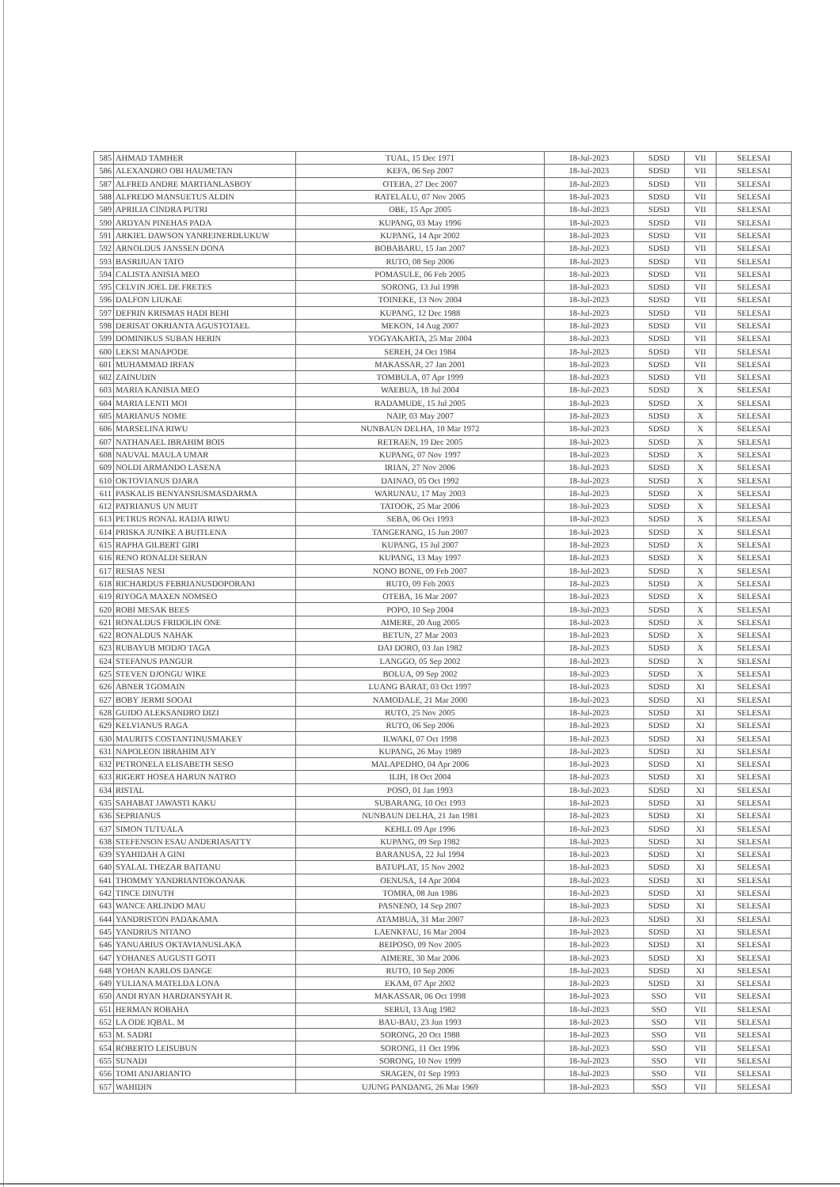| 585 | AHMAD TAMHER | TUAL, 15 Dec 1971 | 18-Jul-2023 | SDSD | VII | SELESAI |
| 586 | ALEXANDRO OBI HAUMETAN | KEFA, 06 Sep 2007 | 18-Jul-2023 | SDSD | VII | SELESAI |
| 587 | ALFRED ANDRE MARTIANLASBOY | OTEBA, 27 Dec 2007 | 18-Jul-2023 | SDSD | VII | SELESAI |
| 588 | ALFREDO MANSUETUS ALDIN | RATELALU, 07 Nov 2005 | 18-Jul-2023 | SDSD | VII | SELESAI |
| 589 | APRILIA CINDRA PUTRI | OBE, 15 Apr 2005 | 18-Jul-2023 | SDSD | VII | SELESAI |
| 590 | ARDYAN PINEHAS PADA | KUPANG, 03 May 1996 | 18-Jul-2023 | SDSD | VII | SELESAI |
| 591 | ARKIEL DAWSON YANREINERDLUKUW | KUPANG, 14 Apr 2002 | 18-Jul-2023 | SDSD | VII | SELESAI |
| 592 | ARNOLDUS JANSSEN DONA | BOBABARU, 15 Jan 2007 | 18-Jul-2023 | SDSD | VII | SELESAI |
| 593 | BASRIJUAN TATO | RUTO, 08 Sep 2006 | 18-Jul-2023 | SDSD | VII | SELESAI |
| 594 | CALISTA ANISIA MEO | POMASULE, 06 Feb 2005 | 18-Jul-2023 | SDSD | VII | SELESAI |
| 595 | CELVIN JOEL DE FRETES | SORONG, 13 Jul 1998 | 18-Jul-2023 | SDSD | VII | SELESAI |
| 596 | DALFON LIUKAE | TOINEKE, 13 Nov 2004 | 18-Jul-2023 | SDSD | VII | SELESAI |
| 597 | DEFRIN KRISMAS HADI BEHI | KUPANG, 12 Dec 1988 | 18-Jul-2023 | SDSD | VII | SELESAI |
| 598 | DERISAT OKRIANTA AGUSTOTAEL | MEKON, 14 Aug 2007 | 18-Jul-2023 | SDSD | VII | SELESAI |
| 599 | DOMINIKUS SUBAN HERIN | YOGYAKARTA, 25 Mar 2004 | 18-Jul-2023 | SDSD | VII | SELESAI |
| 600 | LEKSI MANAPODE | SEREH, 24 Oct 1984 | 18-Jul-2023 | SDSD | VII | SELESAI |
| 601 | MUHAMMAD IRFAN | MAKASSAR, 27 Jan 2001 | 18-Jul-2023 | SDSD | VII | SELESAI |
| 602 | ZAINUDIN | TOMBULA, 07 Apr 1999 | 18-Jul-2023 | SDSD | VII | SELESAI |
| 603 | MARIA KANISIA MEO | WAEBUA, 18 Jul 2004 | 18-Jul-2023 | SDSD | X | SELESAI |
| 604 | MARIA LENTI MOI | RADAMUDE, 15 Jul 2005 | 18-Jul-2023 | SDSD | X | SELESAI |
| 605 | MARIANUS NOME | NAIP, 03 May 2007 | 18-Jul-2023 | SDSD | X | SELESAI |
| 606 | MARSELINA RIWU | NUNBAUN DELHA, 10 Mar 1972 | 18-Jul-2023 | SDSD | X | SELESAI |
| 607 | NATHANAEL IBRAHIM BOIS | RETRAEN, 19 Dec 2005 | 18-Jul-2023 | SDSD | X | SELESAI |
| 608 | NAUVAL MAULA UMAR | KUPANG, 07 Nov 1997 | 18-Jul-2023 | SDSD | X | SELESAI |
| 609 | NOLDI ARMANDO LASENA | IRIAN, 27 Nov 2006 | 18-Jul-2023 | SDSD | X | SELESAI |
| 610 | OKTOVIANUS DJARA | DAINAO, 05 Oct 1992 | 18-Jul-2023 | SDSD | X | SELESAI |
| 611 | PASKALIS BENYANSIUSMASDARMA | WARUNAU, 17 May 2003 | 18-Jul-2023 | SDSD | X | SELESAI |
| 612 | PATRIANUS UN MUIT | TATOOK, 25 Mar 2006 | 18-Jul-2023 | SDSD | X | SELESAI |
| 613 | PETRUS RONAL RADJA RIWU | SEBA, 06 Oct 1993 | 18-Jul-2023 | SDSD | X | SELESAI |
| 614 | PRISKA JUNIKE A BUITLENA | TANGERANG, 15 Jun 2007 | 18-Jul-2023 | SDSD | X | SELESAI |
| 615 | RAPHA GILBERT GIRI | KUPANG, 15 Jul 2007 | 18-Jul-2023 | SDSD | X | SELESAI |
| 616 | RENO RONALDI SERAN | KUPANG, 13 May 1997 | 18-Jul-2023 | SDSD | X | SELESAI |
| 617 | RESIAS NESI | NONO BONE, 09 Feb 2007 | 18-Jul-2023 | SDSD | X | SELESAI |
| 618 | RICHARDUS FEBRIANUSDOPORANI | RUTO, 09 Feb 2003 | 18-Jul-2023 | SDSD | X | SELESAI |
| 619 | RIYOGA MAXEN NOMSEO | OTEBA, 16 Mar 2007 | 18-Jul-2023 | SDSD | X | SELESAI |
| 620 | ROBI MESAK BEES | POPO, 10 Sep 2004 | 18-Jul-2023 | SDSD | X | SELESAI |
| 621 | RONALDUS FRIDOLIN ONE | AIMERE, 20 Aug 2005 | 18-Jul-2023 | SDSD | X | SELESAI |
| 622 | RONALDUS NAHAK | BETUN, 27 Mar 2003 | 18-Jul-2023 | SDSD | X | SELESAI |
| 623 | RUBAYUB MODJO TAGA | DAI DORO, 03 Jan 1982 | 18-Jul-2023 | SDSD | X | SELESAI |
| 624 | STEFANUS PANGUR | LANGGO, 05 Sep 2002 | 18-Jul-2023 | SDSD | X | SELESAI |
| 625 | STEVEN DJONGU WIKE | BOLUA, 09 Sep 2002 | 18-Jul-2023 | SDSD | X | SELESAI |
| 626 | ABNER TGOMAIN | LUANG BARAT, 03 Oct 1997 | 18-Jul-2023 | SDSD | XI | SELESAI |
| 627 | BOBY JERMI SOOAI | NAMODALE, 21 Mar 2000 | 18-Jul-2023 | SDSD | XI | SELESAI |
| 628 | GUIDO ALEKSANDRO DIZI | RUTO, 25 Nov 2005 | 18-Jul-2023 | SDSD | XI | SELESAI |
| 629 | KELVIANUS RAGA | RUTO, 06 Sep 2006 | 18-Jul-2023 | SDSD | XI | SELESAI |
| 630 | MAURITS COSTANTINUSMAKEY | ILWAKI, 07 Oct 1998 | 18-Jul-2023 | SDSD | XI | SELESAI |
| 631 | NAPOLEON IBRAHIM ATY | KUPANG, 26 May 1989 | 18-Jul-2023 | SDSD | XI | SELESAI |
| 632 | PETRONELA ELISABETH SESO | MALAPEDHO, 04 Apr 2006 | 18-Jul-2023 | SDSD | XI | SELESAI |
| 633 | RIGERT HOSEA HARUN NATRO | ILIH, 18 Oct 2004 | 18-Jul-2023 | SDSD | XI | SELESAI |
| 634 | RISTAL | POSO, 01 Jan 1993 | 18-Jul-2023 | SDSD | XI | SELESAI |
| 635 | SAHABAT JAWASTI KAKU | SUBARANG, 10 Oct 1993 | 18-Jul-2023 | SDSD | XI | SELESAI |
| 636 | SEPRIANUS | NUNBAUN DELHA, 21 Jan 1981 | 18-Jul-2023 | SDSD | XI | SELESAI |
| 637 | SIMON TUTUALA | KEHLL 09 Apr 1996 | 18-Jul-2023 | SDSD | XI | SELESAI |
| 638 | STEFENSON ESAU ANDERIASATTY | KUPANG, 09 Sep 1982 | 18-Jul-2023 | SDSD | XI | SELESAI |
| 639 | SYAHIDAH A GINI | BARANUSA, 22 Jul 1994 | 18-Jul-2023 | SDSD | XI | SELESAI |
| 640 | SYALAL THEZAR BAITANU | BATUPLAT, 15 Nov 2002 | 18-Jul-2023 | SDSD | XI | SELESAI |
| 641 | THOMMY YANDRIANTOKOANAK | OENUSA, 14 Apr 2004 | 18-Jul-2023 | SDSD | XI | SELESAI |
| 642 | TINCE DINUTH | TOMRA, 08 Jun 1986 | 18-Jul-2023 | SDSD | XI | SELESAI |
| 643 | WANCE ARLINDO MAU | PASNENO, 14 Sep 2007 | 18-Jul-2023 | SDSD | XI | SELESAI |
| 644 | YANDRISTON PADAKAMA | ATAMBUA, 31 Mar 2007 | 18-Jul-2023 | SDSD | XI | SELESAI |
| 645 | YANDRIUS NITANO | LAENKFAU, 16 Mar 2004 | 18-Jul-2023 | SDSD | XI | SELESAI |
| 646 | YANUARIUS OKTAVIANUSLAKA | BEIPOSO, 09 Nov 2005 | 18-Jul-2023 | SDSD | XI | SELESAI |
| 647 | YOHANES AUGUSTI GOTI | AIMERE, 30 Mar 2006 | 18-Jul-2023 | SDSD | XI | SELESAI |
| 648 | YOHAN KARLOS DANGE | RUTO, 10 Sep 2006 | 18-Jul-2023 | SDSD | XI | SELESAI |
| 649 | YULIANA MATELDA LONA | EKAM, 07 Apr 2002 | 18-Jul-2023 | SDSD | XI | SELESAI |
| 650 | ANDI RYAN HARDIANSYAH R. | MAKASSAR, 06 Oct 1998 | 18-Jul-2023 | SSO | VII | SELESAI |
| 651 | HERMAN ROBAHA | SERUI, 13 Aug 1982 | 18-Jul-2023 | SSO | VII | SELESAI |
| 652 | LA ODE IQBAL. M | BAU-BAU, 23 Jun 1993 | 18-Jul-2023 | SSO | VII | SELESAI |
| 653 | M. SADRI | SORONG, 20 Oct 1988 | 18-Jul-2023 | SSO | VII | SELESAI |
| 654 | ROBERTO LEISUBUN | SORONG, 11 Oct 1996 | 18-Jul-2023 | SSO | VII | SELESAI |
| 655 | SUNADI | SORONG, 10 Nov 1999 | 18-Jul-2023 | SSO | VII | SELESAI |
| 656 | TOMI ANJARIANTO | SRAGEN, 01 Sep 1993 | 18-Jul-2023 | SSO | VII | SELESAI |
| 657 | WAHIDIN | UJUNG PANDANG, 26 Mar 1969 | 18-Jul-2023 | SSO | VII | SELESAI |